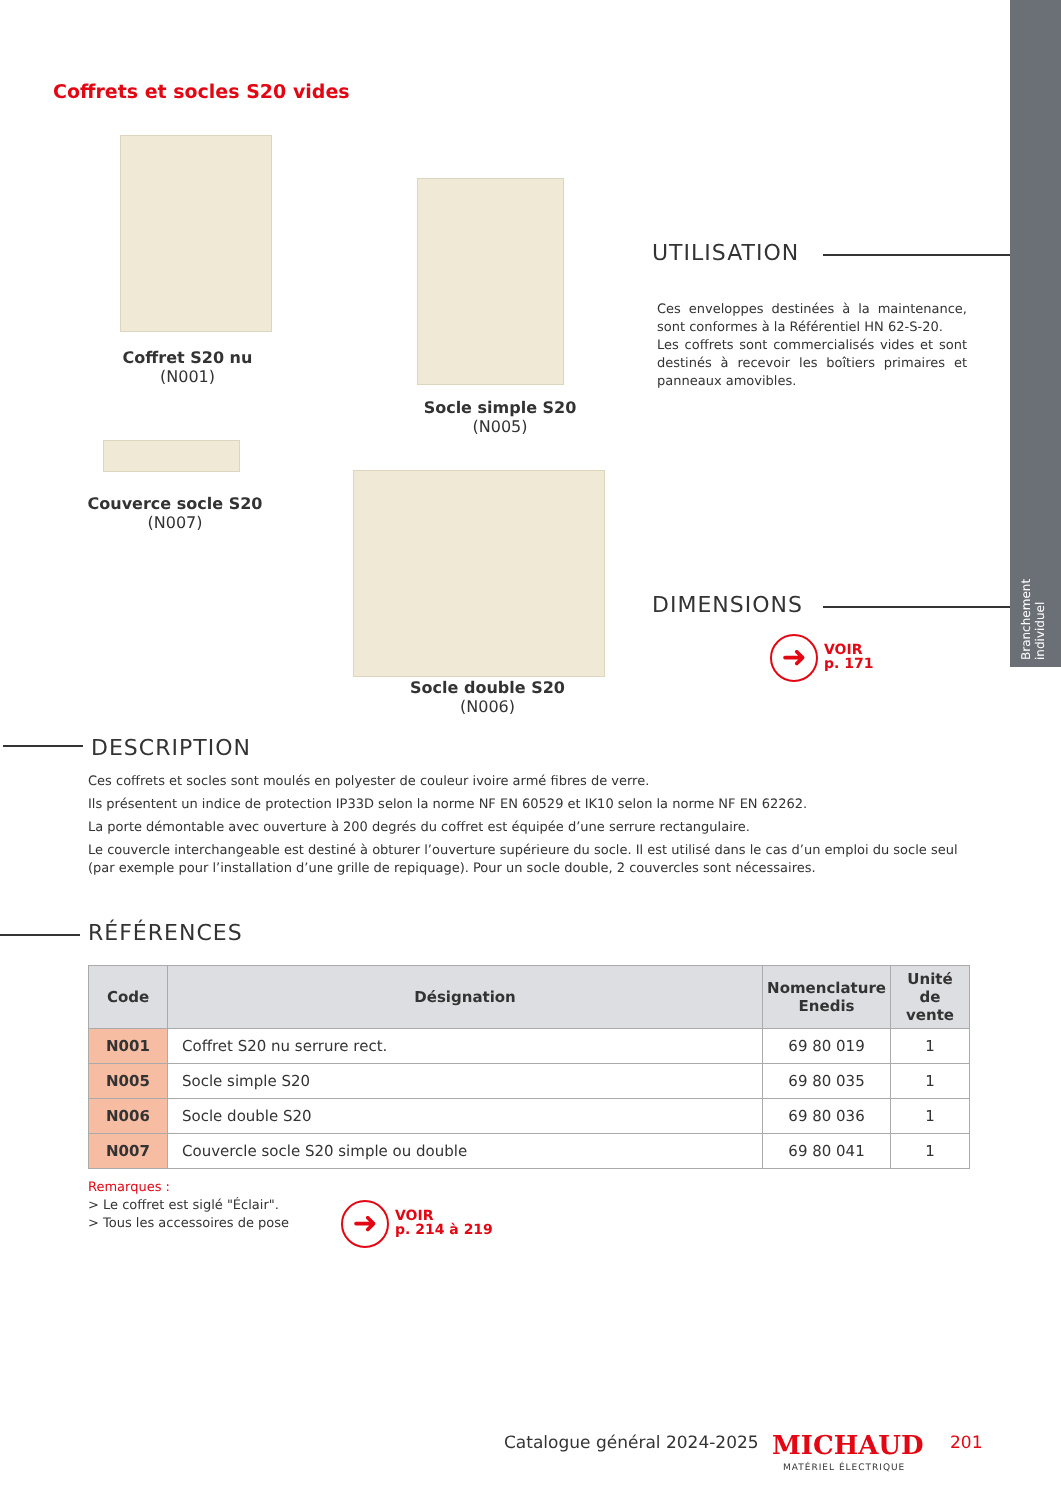Branchement individuel
Coffrets et socles S20 vides
Coffret S20 nu
(N001)
Socle simple S20
(N005)
Couverce socle S20
(N007)
Socle double S20
(N006)
UTILISATION
Ces enveloppes destinées à la maintenance, sont conformes à la Référentiel HN 62-S-20.
Les coffrets sont commercialisés vides et sont destinés à recevoir les boîtiers primaires et panneaux amovibles.
DIMENSIONS
➜
VOIR
p. 171
DESCRIPTION
Ces coffrets et socles sont moulés en polyester de couleur ivoire armé fibres de verre.
Ils présentent un indice de protection IP33D selon la norme NF EN 60529 et IK10 selon la norme NF EN 62262.
La porte démontable avec ouverture à 200 degrés du coffret est équipée d’une serrure rectangulaire.
Le couvercle interchangeable est destiné à obturer l’ouverture supérieure du socle. Il est utilisé dans le cas d’un emploi du socle seul (par exemple pour l’installation d’une grille de repiquage). Pour un socle double, 2 couvercles sont nécessaires.
RÉFÉRENCES
| Code | Désignation | Nomenclature Enedis | Unité de vente |
| --- | --- | --- | --- |
| N001 | Coffret S20 nu serrure rect. | 69 80 019 | 1 |
| N005 | Socle simple S20 | 69 80 035 | 1 |
| N006 | Socle double S20 | 69 80 036 | 1 |
| N007 | Couvercle socle S20 simple ou double | 69 80 041 | 1 |
Remarques :
> Le coffret est siglé "Éclair".
> Tous les accessoires de pose
➜
VOIR
p. 214 à 219
Catalogue général 2024-2025 MICHAUD
MATÉRIEL ÉLECTRIQUE
201